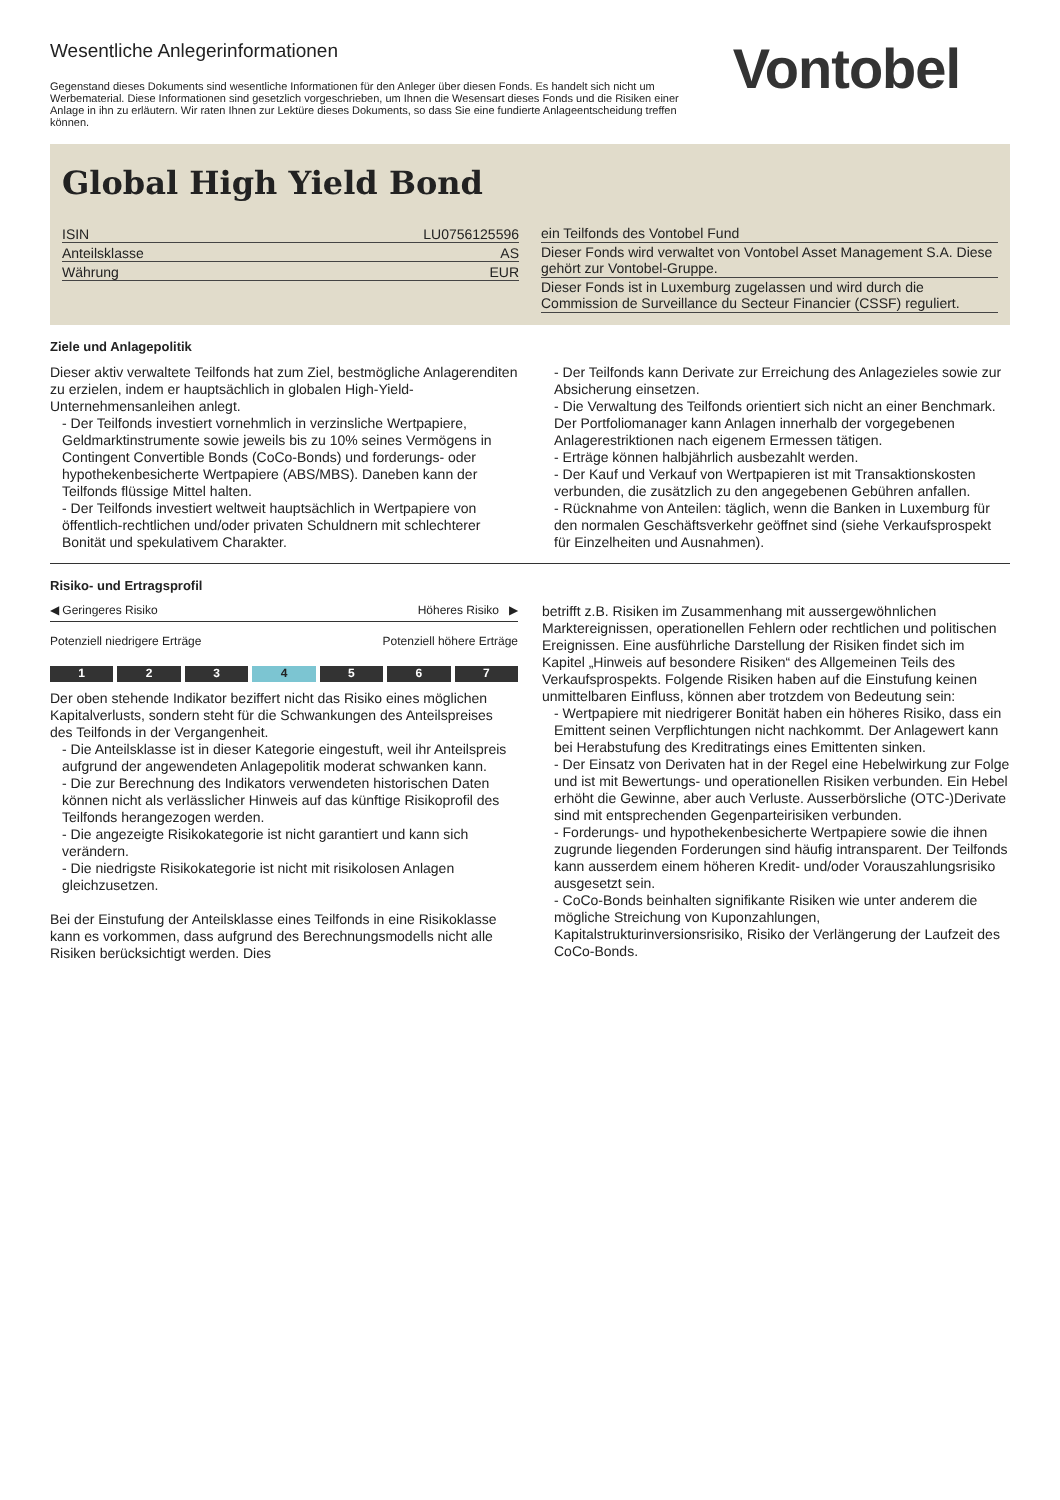Wesentliche Anlegerinformationen
Gegenstand dieses Dokuments sind wesentliche Informationen für den Anleger über diesen Fonds. Es handelt sich nicht um Werbematerial. Diese Informationen sind gesetzlich vorgeschrieben, um Ihnen die Wesensart dieses Fonds und die Risiken einer Anlage in ihn zu erläutern. Wir raten Ihnen zur Lektüre dieses Dokuments, so dass Sie eine fundierte Anlageentscheidung treffen können.
Vontobel
Global High Yield Bond
| ISIN | LU0756125596 |
| Anteilsklasse | AS |
| Währung | EUR |
ein Teilfonds des Vontobel Fund
Dieser Fonds wird verwaltet von Vontobel Asset Management S.A. Diese gehört zur Vontobel-Gruppe.
Dieser Fonds ist in Luxemburg zugelassen und wird durch die Commission de Surveillance du Secteur Financier (CSSF) reguliert.
Ziele und Anlagepolitik
Dieser aktiv verwaltete Teilfonds hat zum Ziel, bestmögliche Anlagerenditen zu erzielen, indem er hauptsächlich in globalen High-Yield-Unternehmensanleihen anlegt.
- Der Teilfonds investiert vornehmlich in verzinsliche Wertpapiere, Geldmarktinstrumente sowie jeweils bis zu 10% seines Vermögens in Contingent Convertible Bonds (CoCo-Bonds) und forderungs- oder hypothekenbesicherte Wertpapiere (ABS/MBS). Daneben kann der Teilfonds flüssige Mittel halten.
- Der Teilfonds investiert weltweit hauptsächlich in Wertpapiere von öffentlich-rechtlichen und/oder privaten Schuldnern mit schlechterer Bonität und spekulativem Charakter.
- Der Teilfonds kann Derivate zur Erreichung des Anlagezieles sowie zur Absicherung einsetzen.
- Die Verwaltung des Teilfonds orientiert sich nicht an einer Benchmark. Der Portfoliomanager kann Anlagen innerhalb der vorgegebenen Anlagerestriktionen nach eigenem Ermessen tätigen.
- Erträge können halbjährlich ausbezahlt werden.
- Der Kauf und Verkauf von Wertpapieren ist mit Transaktionskosten verbunden, die zusätzlich zu den angegebenen Gebühren anfallen.
- Rücknahme von Anteilen: täglich, wenn die Banken in Luxemburg für den normalen Geschäftsverkehr geöffnet sind (siehe Verkaufsprospekt für Einzelheiten und Ausnahmen).
Risiko- und Ertragsprofil
◀ Geringeres Risiko Höheres Risiko ▶
Potenziell niedrigere Erträge Potenziell höhere Erträge
1 2 3 4 5 6 7
Der oben stehende Indikator beziffert nicht das Risiko eines möglichen Kapitalverlusts, sondern steht für die Schwankungen des Anteilspreises des Teilfonds in der Vergangenheit.
- Die Anteilsklasse ist in dieser Kategorie eingestuft, weil ihr Anteilspreis aufgrund der angewendeten Anlagepolitik moderat schwanken kann.
- Die zur Berechnung des Indikators verwendeten historischen Daten können nicht als verlässlicher Hinweis auf das künftige Risikoprofil des Teilfonds herangezogen werden.
- Die angezeigte Risikokategorie ist nicht garantiert und kann sich verändern.
- Die niedrigste Risikokategorie ist nicht mit risikolosen Anlagen gleichzusetzen.
Bei der Einstufung der Anteilsklasse eines Teilfonds in eine Risikoklasse kann es vorkommen, dass aufgrund des Berechnungsmodells nicht alle Risiken berücksichtigt werden. Dies
betrifft z.B. Risiken im Zusammenhang mit aussergewöhnlichen Marktereignissen, operationellen Fehlern oder rechtlichen und politischen Ereignissen. Eine ausführliche Darstellung der Risiken findet sich im Kapitel „Hinweis auf besondere Risiken“ des Allgemeinen Teils des Verkaufsprospekts. Folgende Risiken haben auf die Einstufung keinen unmittelbaren Einfluss, können aber trotzdem von Bedeutung sein:
- Wertpapiere mit niedrigerer Bonität haben ein höheres Risiko, dass ein Emittent seinen Verpflichtungen nicht nachkommt. Der Anlagewert kann bei Herabstufung des Kreditratings eines Emittenten sinken.
- Der Einsatz von Derivaten hat in der Regel eine Hebelwirkung zur Folge und ist mit Bewertungs- und operationellen Risiken verbunden. Ein Hebel erhöht die Gewinne, aber auch Verluste. Ausserbörsliche (OTC-)Derivate sind mit entsprechenden Gegenparteirisiken verbunden.
- Forderungs- und hypothekenbesicherte Wertpapiere sowie die ihnen zugrunde liegenden Forderungen sind häufig intransparent. Der Teilfonds kann ausserdem einem höheren Kredit- und/oder Vorauszahlungsrisiko ausgesetzt sein.
- CoCo-Bonds beinhalten signifikante Risiken wie unter anderem die mögliche Streichung von Kuponzahlungen, Kapitalstrukturinversionsrisiko, Risiko der Verlängerung der Laufzeit des CoCo-Bonds.